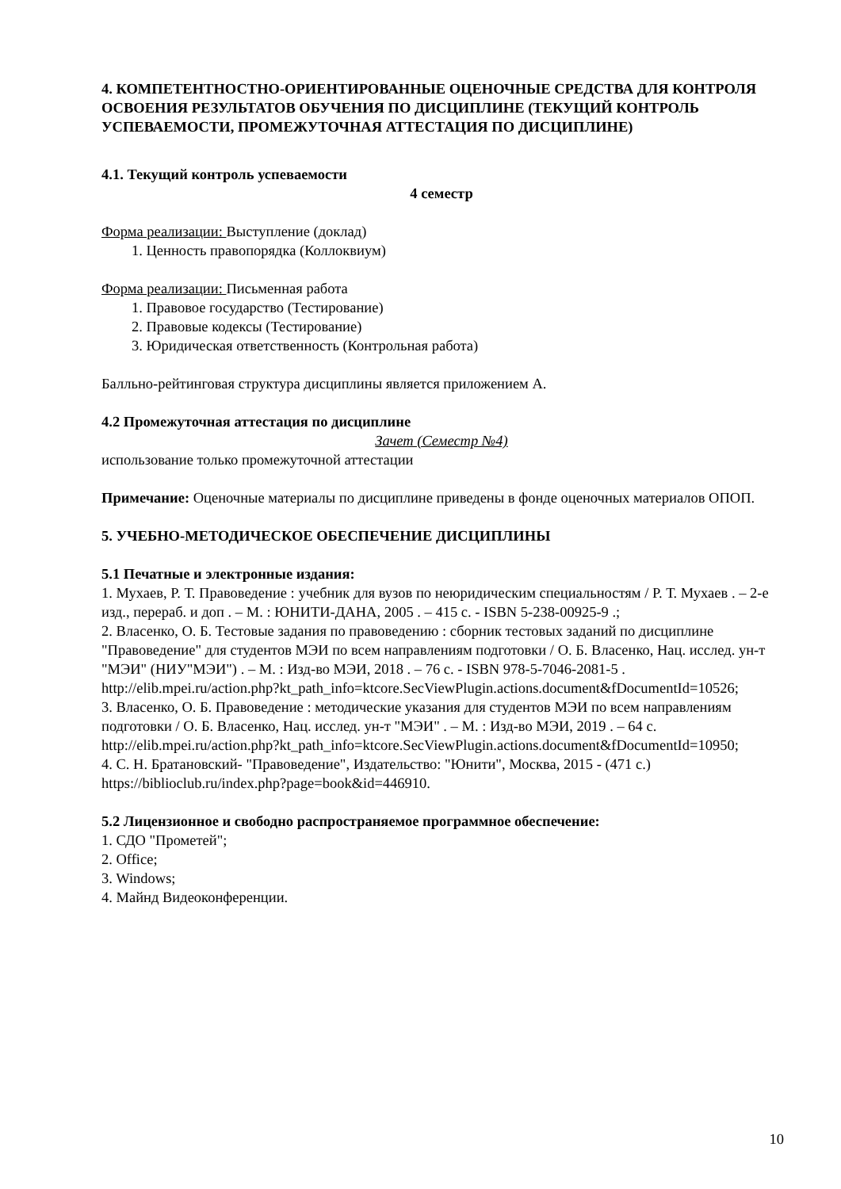4. КОМПЕТЕНТНОСТНО-ОРИЕНТИРОВАННЫЕ ОЦЕНОЧНЫЕ СРЕДСТВА ДЛЯ КОНТРОЛЯ ОСВОЕНИЯ РЕЗУЛЬТАТОВ ОБУЧЕНИЯ ПО ДИСЦИПЛИНЕ (ТЕКУЩИЙ КОНТРОЛЬ УСПЕВАЕМОСТИ, ПРОМЕЖУТОЧНАЯ АТТЕСТАЦИЯ ПО ДИСЦИПЛИНЕ)
4.1. Текущий контроль успеваемости
4 семестр
Форма реализации: Выступление (доклад)
1. Ценность правопорядка (Коллоквиум)
Форма реализации: Письменная работа
1. Правовое государство (Тестирование)
2. Правовые кодексы (Тестирование)
3. Юридическая ответственность (Контрольная работа)
Балльно-рейтинговая структура дисциплины является приложением А.
4.2 Промежуточная аттестация по дисциплине
Зачет (Семестр №4)
использование только промежуточной аттестации
Примечание: Оценочные материалы по дисциплине приведены в фонде оценочных материалов ОПОП.
5. УЧЕБНО-МЕТОДИЧЕСКОЕ ОБЕСПЕЧЕНИЕ ДИСЦИПЛИНЫ
5.1 Печатные и электронные издания:
1. Мухаев, Р. Т. Правоведение : учебник для вузов по неюридическим специальностям / Р. Т. Мухаев . – 2-е изд., перераб. и доп . – М. : ЮНИТИ-ДАНА, 2005 . – 415 с. - ISBN 5-238-00925-9 .;
2. Власенко, О. Б. Тестовые задания по правоведению : сборник тестовых заданий по дисциплине "Правоведение" для студентов МЭИ по всем направлениям подготовки / О. Б. Власенко, Нац. исслед. ун-т "МЭИ" (НИУ"МЭИ") . – М. : Изд-во МЭИ, 2018 . – 76 с. - ISBN 978-5-7046-2081-5 .
http://elib.mpei.ru/action.php?kt_path_info=ktcore.SecViewPlugin.actions.document&fDocumentId=10526;
3. Власенко, О. Б. Правоведение : методические указания для студентов МЭИ по всем направлениям подготовки / О. Б. Власенко, Нац. исслед. ун-т "МЭИ" . – М. : Изд-во МЭИ, 2019 . – 64 с.
http://elib.mpei.ru/action.php?kt_path_info=ktcore.SecViewPlugin.actions.document&fDocumentId=10950;
4. С. Н. Братановский- "Правоведение", Издательство: "Юнити", Москва, 2015 - (471 с.) https://biblioclub.ru/index.php?page=book&id=446910.
5.2 Лицензионное и свободно распространяемое программное обеспечение:
1. СДО "Прометей";
2. Office;
3. Windows;
4. Майнд Видеоконференции.
10